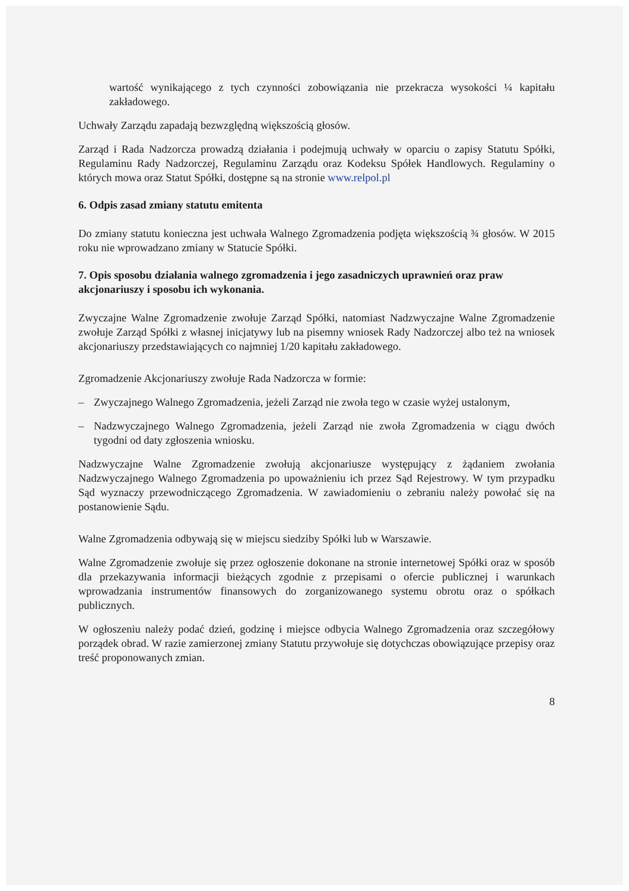wartość wynikającego z tych czynności zobowiązania nie przekracza wysokości ¼ kapitału zakładowego.
Uchwały Zarządu zapadają bezwzględną większością głosów.
Zarząd i Rada Nadzorcza prowadzą działania i podejmują uchwały w oparciu o zapisy Statutu Spółki, Regulaminu Rady Nadzorczej, Regulaminu Zarządu oraz Kodeksu Spółek Handlowych. Regulaminy o których mowa oraz Statut Spółki, dostępne są na stronie www.relpol.pl
6. Odpis zasad zmiany statutu emitenta
Do zmiany statutu konieczna jest uchwała Walnego Zgromadzenia podjęta większością ¾ głosów. W 2015 roku nie wprowadzano zmiany w Statucie Spółki.
7. Opis sposobu działania walnego zgromadzenia i jego zasadniczych uprawnień oraz praw akcjonariuszy i sposobu ich wykonania.
Zwyczajne Walne Zgromadzenie zwołuje Zarząd Spółki, natomiast Nadzwyczajne Walne Zgromadzenie zwołuje Zarząd Spółki z własnej inicjatywy lub na pisemny wniosek Rady Nadzorczej albo też na wniosek akcjonariuszy przedstawiających co najmniej 1/20 kapitału zakładowego.
Zgromadzenie Akcjonariuszy zwołuje Rada Nadzorcza w formie:
– Zwyczajnego Walnego Zgromadzenia, jeżeli Zarząd nie zwoła tego w czasie wyżej ustalonym,
– Nadzwyczajnego Walnego Zgromadzenia, jeżeli Zarząd nie zwoła Zgromadzenia w ciągu dwóch tygodni od daty zgłoszenia wniosku.
Nadzwyczajne Walne Zgromadzenie zwołują akcjonariusze występujący z żądaniem zwołania Nadzwyczajnego Walnego Zgromadzenia po upoważnieniu ich przez Sąd Rejestrowy. W tym przypadku Sąd wyznaczy przewodniczącego Zgromadzenia. W zawiadomieniu o zebraniu należy powołać się na postanowienie Sądu.
Walne Zgromadzenia odbywają się w miejscu siedziby Spółki lub w Warszawie.
Walne Zgromadzenie zwołuje się przez ogłoszenie dokonane na stronie internetowej Spółki oraz w sposób dla przekazywania informacji bieżących zgodnie z przepisami o ofercie publicznej i warunkach wprowadzania instrumentów finansowych do zorganizowanego systemu obrotu oraz o spółkach publicznych.
W ogłoszeniu należy podać dzień, godzinę i miejsce odbycia Walnego Zgromadzenia oraz szczegółowy porządek obrad. W razie zamierzonej zmiany Statutu przywołuje się dotychczas obowiązujące przepisy oraz treść proponowanych zmian.
8